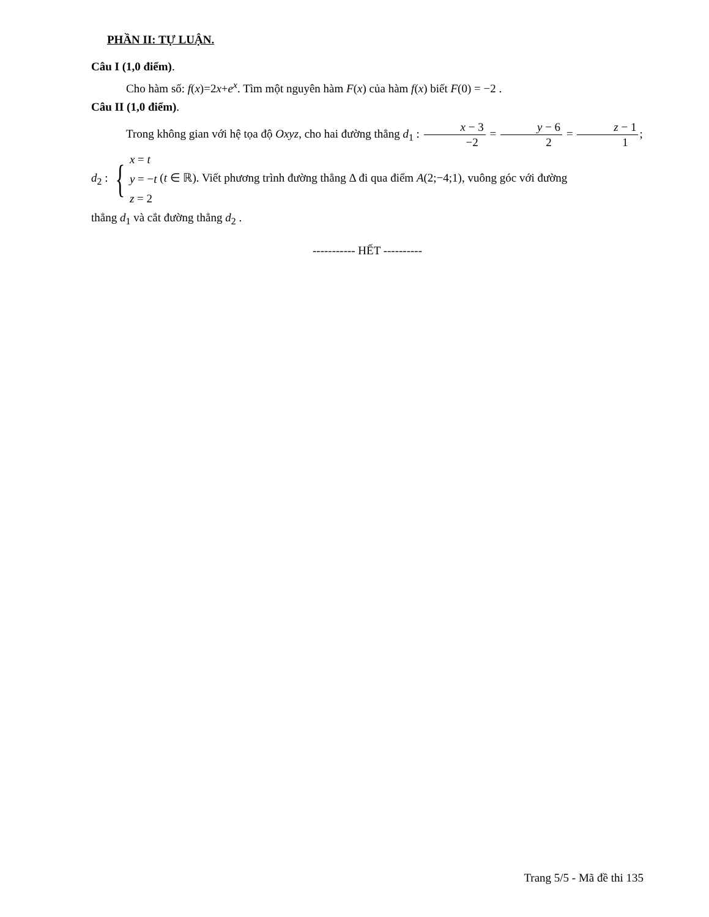PHẦN II: TỰ LUẬN.
Câu I (1,0 điểm).
Cho hàm số: f(x)=2x+e<sup>x</sup>. Tìm một nguyên hàm F(x) của hàm f(x) biết F(0) = −2 .
Câu II (1,0 điểm).
Trong không gian với hệ tọa độ Oxyz, cho hai đường thẳng d<sub>1</sub> : x − 3 −2 = y − 6 2 = z − 1 1;
d<sub>2</sub> : { x = t y = −t z = 2 (t ∈ ℝ). Viết phương trình đường thẳng Δ đi qua điểm A(2;−4;1), vuông góc với đường
thẳng d<sub>1</sub> và cắt đường thẳng d<sub>2</sub> .
----------- HẾT ----------
Trang 5/5 - Mã đề thi 135